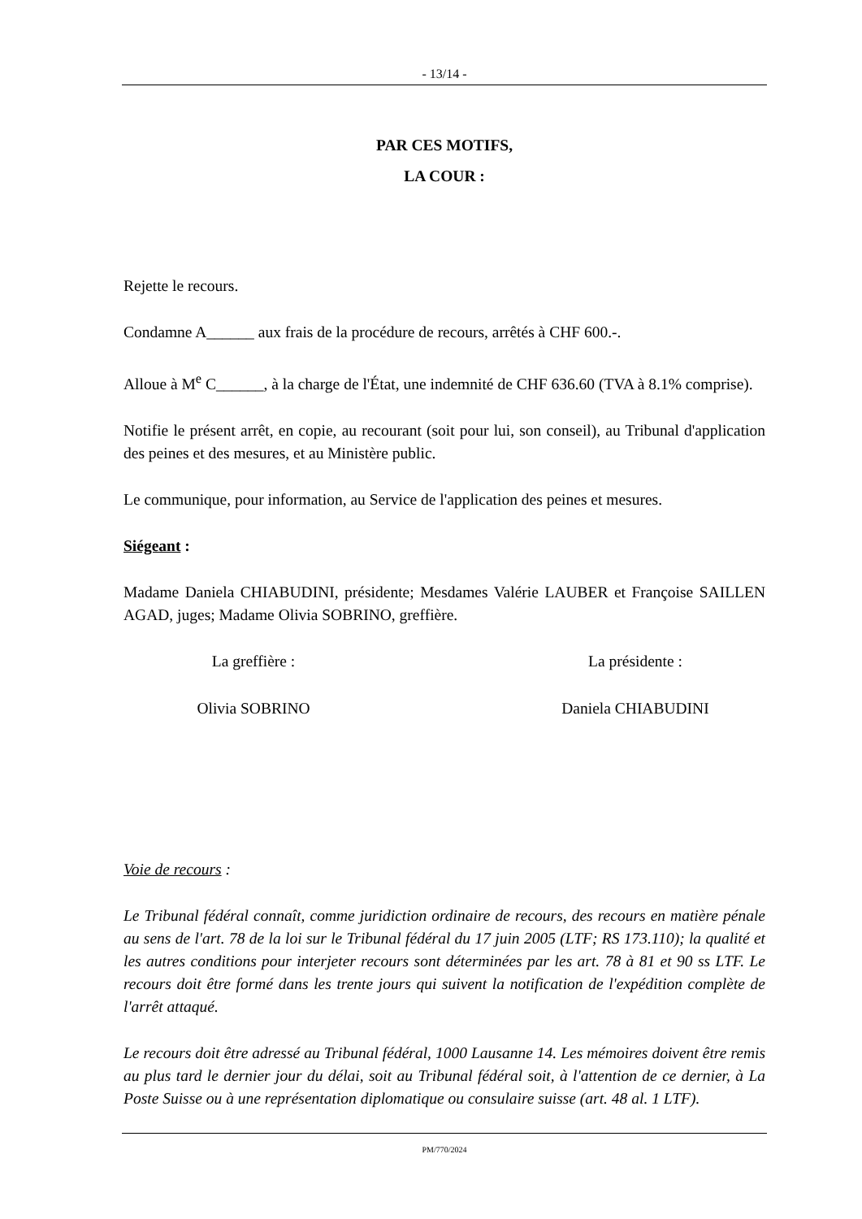- 13/14 -
PAR CES MOTIFS,
LA COUR :
Rejette le recours.
Condamne A______ aux frais de la procédure de recours, arrêtés à CHF 600.-.
Alloue à M<sup>e</sup> C______, à la charge de l'État, une indemnité de CHF 636.60 (TVA à 8.1% comprise).
Notifie le présent arrêt, en copie, au recourant (soit pour lui, son conseil), au Tribunal d'application des peines et des mesures, et au Ministère public.
Le communique, pour information, au Service de l'application des peines et mesures.
Siégeant :
Madame Daniela CHIABUDINI, présidente; Mesdames Valérie LAUBER et Françoise SAILLEN AGAD, juges; Madame Olivia SOBRINO, greffière.
La greffière : La présidente :
Olivia SOBRINO Daniela CHIABUDINI
Voie de recours :
Le Tribunal fédéral connaît, comme juridiction ordinaire de recours, des recours en matière pénale au sens de l'art. 78 de la loi sur le Tribunal fédéral du 17 juin 2005 (LTF; RS 173.110); la qualité et les autres conditions pour interjeter recours sont déterminées par les art. 78 à 81 et 90 ss LTF. Le recours doit être formé dans les trente jours qui suivent la notification de l'expédition complète de l'arrêt attaqué.
Le recours doit être adressé au Tribunal fédéral, 1000 Lausanne 14. Les mémoires doivent être remis au plus tard le dernier jour du délai, soit au Tribunal fédéral soit, à l'attention de ce dernier, à La Poste Suisse ou à une représentation diplomatique ou consulaire suisse (art. 48 al. 1 LTF).
PM/770/2024